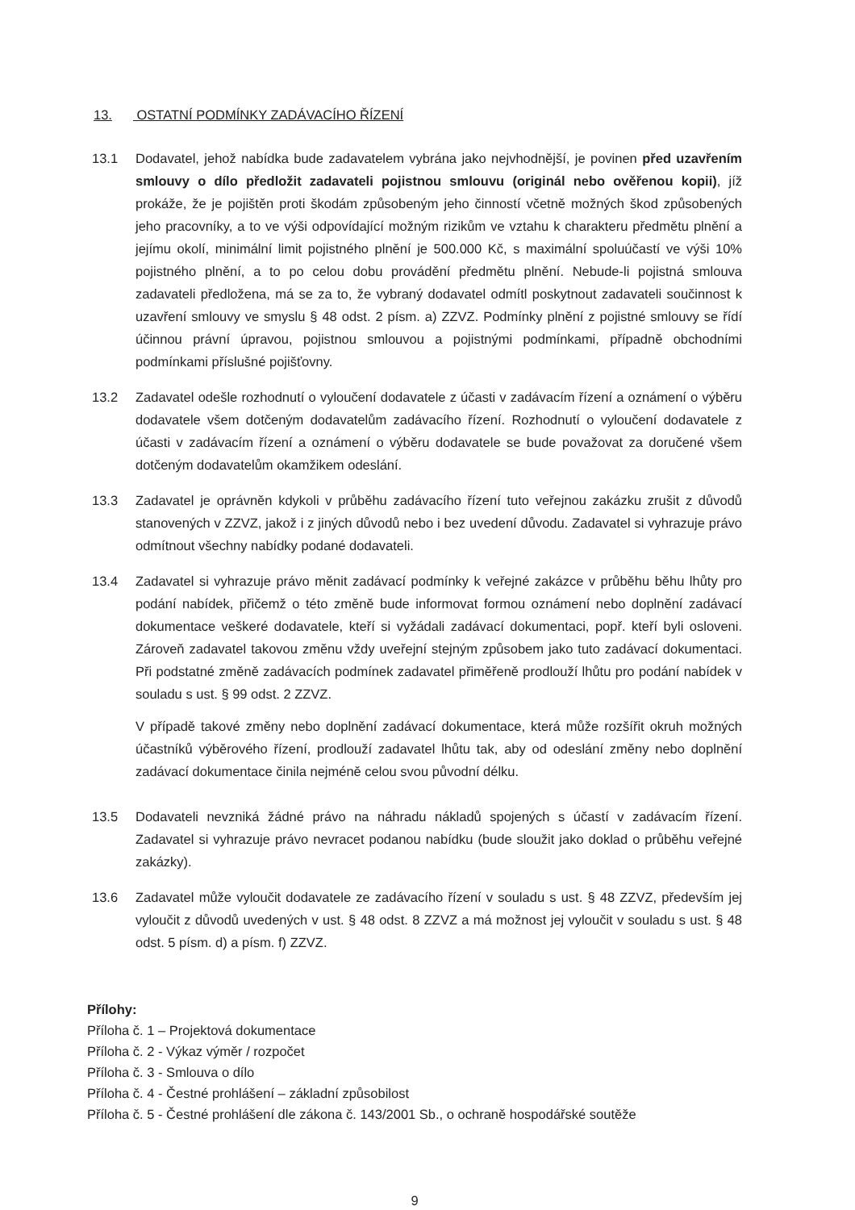13. OSTATNÍ PODMÍNKY ZADÁVACÍHO ŘÍZENÍ
13.1 Dodavatel, jehož nabídka bude zadavatelem vybrána jako nejvhodnější, je povinen před uzavřením smlouvy o dílo předložit zadavateli pojistnou smlouvu (originál nebo ověřenou kopii), jíž prokáže, že je pojištěn proti škodám způsobeným jeho činností včetně možných škod způsobených jeho pracovníky, a to ve výši odpovídající možným rizikům ve vztahu k charakteru předmětu plnění a jejímu okolí, minimální limit pojistného plnění je 500.000 Kč, s maximální spoluúčastí ve výši 10% pojistného plnění, a to po celou dobu provádění předmětu plnění. Nebude-li pojistná smlouva zadavateli předložena, má se za to, že vybraný dodavatel odmítl poskytnout zadavateli součinnost k uzavření smlouvy ve smyslu § 48 odst. 2 písm. a) ZZVZ. Podmínky plnění z pojistné smlouvy se řídí účinnou právní úpravou, pojistnou smlouvou a pojistnými podmínkami, případně obchodními podmínkami příslušné pojišťovny.
13.2 Zadavatel odešle rozhodnutí o vyloučení dodavatele z účasti v zadávacím řízení a oznámení o výběru dodavatele všem dotčeným dodavatelům zadávacího řízení. Rozhodnutí o vyloučení dodavatele z účasti v zadávacím řízení a oznámení o výběru dodavatele se bude považovat za doručené všem dotčeným dodavatelům okamžikem odeslání.
13.3 Zadavatel je oprávněn kdykoli v průběhu zadávacího řízení tuto veřejnou zakázku zrušit z důvodů stanovených v ZZVZ, jakož i z jiných důvodů nebo i bez uvedení důvodu. Zadavatel si vyhrazuje právo odmítnout všechny nabídky podané dodavateli.
13.4 Zadavatel si vyhrazuje právo měnit zadávací podmínky k veřejné zakázce v průběhu běhu lhůty pro podání nabídek, přičemž o této změně bude informovat formou oznámení nebo doplnění zadávací dokumentace veškeré dodavatele, kteří si vyžádali zadávací dokumentaci, popř. kteří byli osloveni. Zároveň zadavatel takovou změnu vždy uveřejní stejným způsobem jako tuto zadávací dokumentaci. Při podstatné změně zadávacích podmínek zadavatel přiměřeně prodlouží lhůtu pro podání nabídek v souladu s ust. § 99 odst. 2 ZZVZ.
V případě takové změny nebo doplnění zadávací dokumentace, která může rozšířit okruh možných účastníků výběrového řízení, prodlouží zadavatel lhůtu tak, aby od odeslání změny nebo doplnění zadávací dokumentace činila nejméně celou svou původní délku.
13.5 Dodavateli nevzniká žádné právo na náhradu nákladů spojených s účastí v zadávacím řízení. Zadavatel si vyhrazuje právo nevracet podanou nabídku (bude sloužit jako doklad o průběhu veřejné zakázky).
13.6 Zadavatel může vyloučit dodavatele ze zadávacího řízení v souladu s ust. § 48 ZZVZ, především jej vyloučit z důvodů uvedených v ust. § 48 odst. 8 ZZVZ a má možnost jej vyloučit v souladu s ust. § 48 odst. 5 písm. d) a písm. f) ZZVZ.
Přílohy:
Příloha č. 1 – Projektová dokumentace
Příloha č. 2 - Výkaz výměr / rozpočet
Příloha č. 3 - Smlouva o dílo
Příloha č. 4 - Čestné prohlášení – základní způsobilost
Příloha č. 5 - Čestné prohlášení dle zákona č. 143/2001 Sb., o ochraně hospodářské soutěže
9